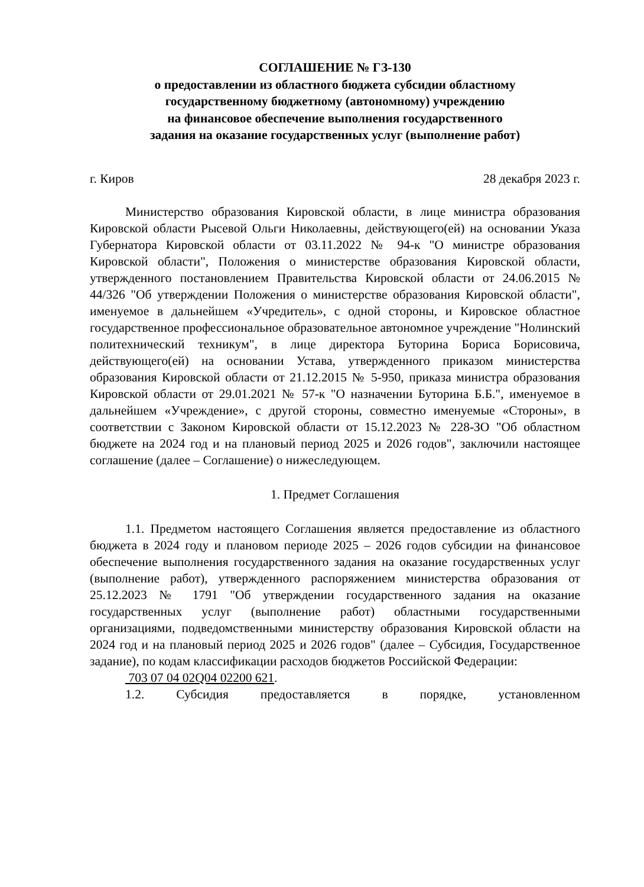СОГЛАШЕНИЕ № ГЗ-130
о предоставлении из областного бюджета субсидии областному
государственному бюджетному (автономному) учреждению
на финансовое обеспечение выполнения государственного
задания на оказание государственных услуг (выполнение работ)
г. Киров 28 декабря 2023 г.
Министерство образования Кировской области, в лице министра образования Кировской области Рысевой Ольги Николаевны, действующего(ей) на основании Указа Губернатора Кировской области от 03.11.2022 № 94-к "О министре образования Кировской области", Положения о министерстве образования Кировской области, утвержденного постановлением Правительства Кировской области от 24.06.2015 № 44/326 "Об утверждении Положения о министерстве образования Кировской области", именуемое в дальнейшем «Учредитель», с одной стороны, и Кировское областное государственное профессиональное образовательное автономное учреждение "Нолинский политехнический техникум", в лице директора Буторина Бориса Борисовича, действующего(ей) на основании Устава, утвержденного приказом министерства образования Кировской области от 21.12.2015 № 5-950, приказа министра образования Кировской области от 29.01.2021 № 57-к "О назначении Буторина Б.Б.", именуемое в дальнейшем «Учреждение», с другой стороны, совместно именуемые «Стороны», в соответствии с Законом Кировской области от 15.12.2023 № 228-ЗО "Об областном бюджете на 2024 год и на плановый период 2025 и 2026 годов", заключили настоящее соглашение (далее – Соглашение) о нижеследующем.
1. Предмет Соглашения
1.1. Предметом настоящего Соглашения является предоставление из областного бюджета в 2024 году и плановом периоде 2025 – 2026 годов субсидии на финансовое обеспечение выполнения государственного задания на оказание государственных услуг (выполнение работ), утвержденного распоряжением министерства образования от 25.12.2023 № 1791 "Об утверждении государственного задания на оказание государственных услуг (выполнение работ) областными государственными организациями, подведомственными министерству образования Кировской области на 2024 год и на плановый период 2025 и 2026 годов" (далее – Субсидия, Государственное задание), по кодам классификации расходов бюджетов Российской Федерации:
703 07 04 02Q04 02200 621.
1.2. Субсидия предоставляется в порядке, установленном